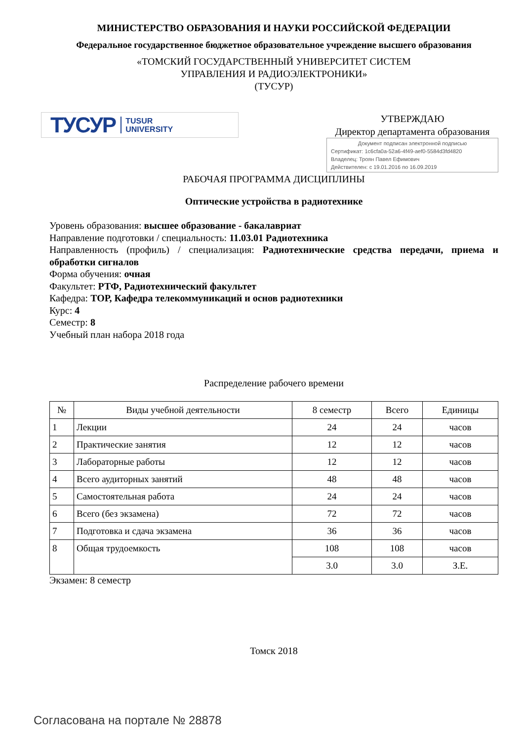МИНИСТЕРСТВО ОБРАЗОВАНИЯ И НАУКИ РОССИЙСКОЙ ФЕДЕРАЦИИ
Федеральное государственное бюджетное образовательное учреждение высшего образования
«ТОМСКИЙ ГОСУДАРСТВЕННЫЙ УНИВЕРСИТЕТ СИСТЕМ
УПРАВЛЕНИЯ И РАДИОЭЛЕКТРОНИКИ»
(ТУСУР)
ТУСУР TUSUR
UNIVERSITY
УТВЕРЖДАЮ
Директор департамента образования
Документ подписан электронной подписью
Сертификат: 1c6cfa0a-52a6-4f49-aef0-5584d3fd4820
Владелец: Троян Павел Ефимович
Действителен: с 19.01.2016 по 16.09.2019
РАБОЧАЯ ПРОГРАММА ДИСЦИПЛИНЫ
Оптические устройства в радиотехнике
Уровень образования: высшее образование - бакалавриат
Направление подготовки / специальность: 11.03.01 Радиотехника
Направленность (профиль) / специализация: Радиотехнические средства передачи, приема и обработки сигналов
Форма обучения: очная
Факультет: РТФ, Радиотехнический факультет
Кафедра: ТОР, Кафедра телекоммуникаций и основ радиотехники
Курс: 4
Семестр: 8
Учебный план набора 2018 года
Распределение рабочего времени
| № | Виды учебной деятельности | 8 семестр | Всего | Единицы |
| --- | --- | --- | --- | --- |
| 1 | Лекции | 24 | 24 | часов |
| 2 | Практические занятия | 12 | 12 | часов |
| 3 | Лабораторные работы | 12 | 12 | часов |
| 4 | Всего аудиторных занятий | 48 | 48 | часов |
| 5 | Самостоятельная работа | 24 | 24 | часов |
| 6 | Всего (без экзамена) | 72 | 72 | часов |
| 7 | Подготовка и сдача экзамена | 36 | 36 | часов |
| 8 | Общая трудоемкость | 108 | 108 | часов |
| | | 3.0 | 3.0 | З.Е. |
Экзамен: 8 семестр
Томск 2018
Согласована на портале № 28878